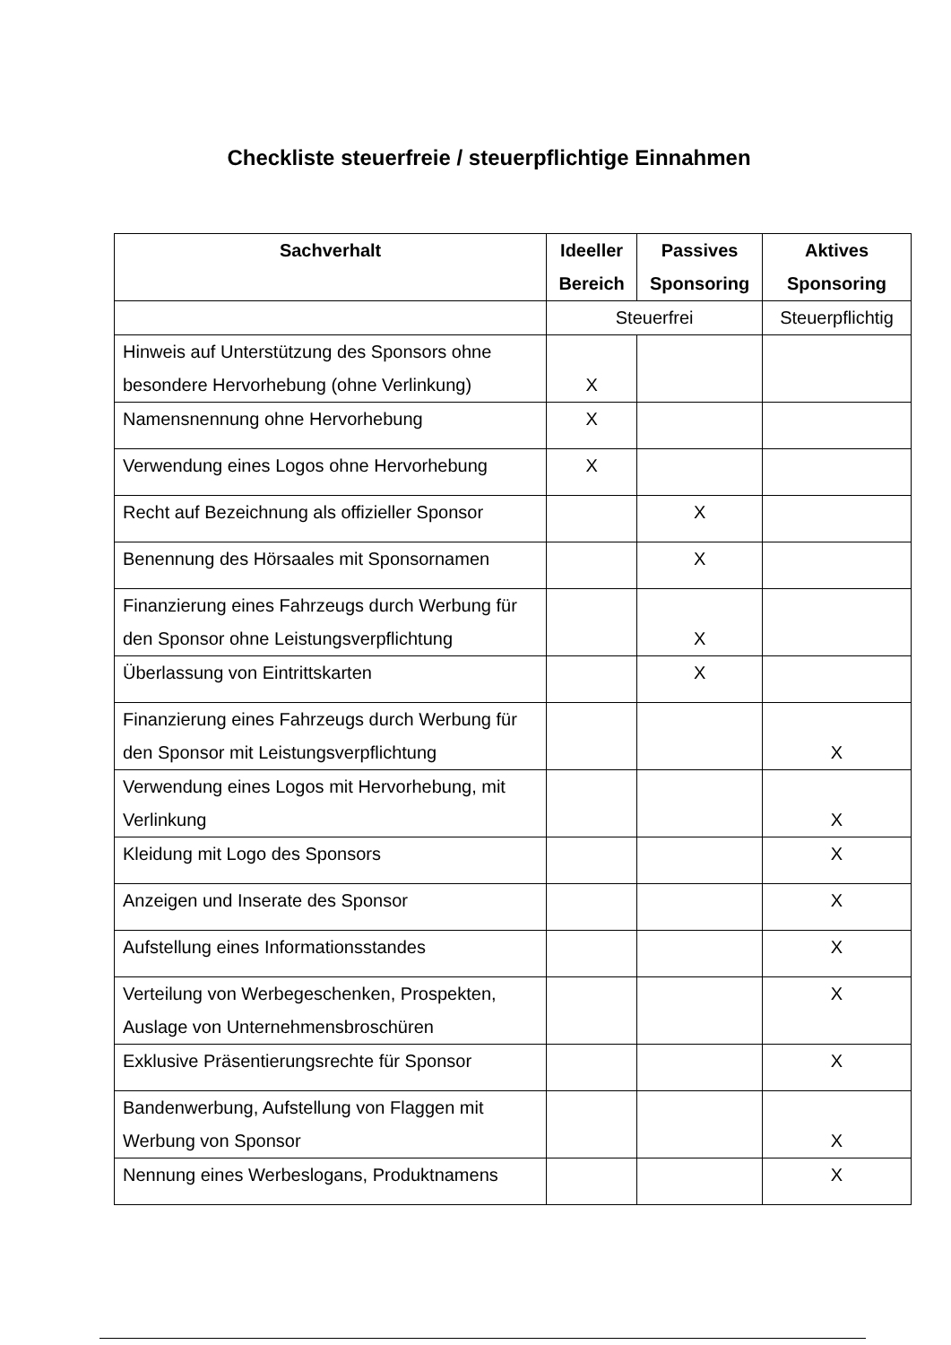Checkliste steuerfreie / steuerpflichtige Einnahmen
| Sachverhalt | Ideeller Bereich | Passives Sponsoring | Aktives Sponsoring |
| --- | --- | --- | --- |
| | Steuerfrei | | Steuerpflichtig |
| Hinweis auf Unterstützung des Sponsors ohne besondere Hervorhebung (ohne Verlinkung) | X | | |
| Namensnennung ohne Hervorhebung | X | | |
| Verwendung eines Logos ohne Hervorhebung | X | | |
| Recht auf Bezeichnung als offizieller Sponsor | | X | |
| Benennung des Hörsaales mit Sponsornamen | | X | |
| Finanzierung eines Fahrzeugs durch Werbung für den Sponsor ohne Leistungsverpflichtung | | X | |
| Überlassung von Eintrittskarten | | X | |
| Finanzierung eines Fahrzeugs durch Werbung für den Sponsor mit Leistungsverpflichtung | | | X |
| Verwendung eines Logos mit Hervorhebung, mit Verlinkung | | | X |
| Kleidung mit Logo des Sponsors | | | X |
| Anzeigen und Inserate des Sponsor | | | X |
| Aufstellung eines Informationsstandes | | | X |
| Verteilung von Werbegeschenken, Prospekten, Auslage von Unternehmensbroschüren | | | X |
| Exklusive Präsentierungsrechte für Sponsor | | | X |
| Bandenwerbung, Aufstellung von Flaggen mit Werbung von Sponsor | | | X |
| Nennung eines Werbeslogans, Produktnamens | | | X |